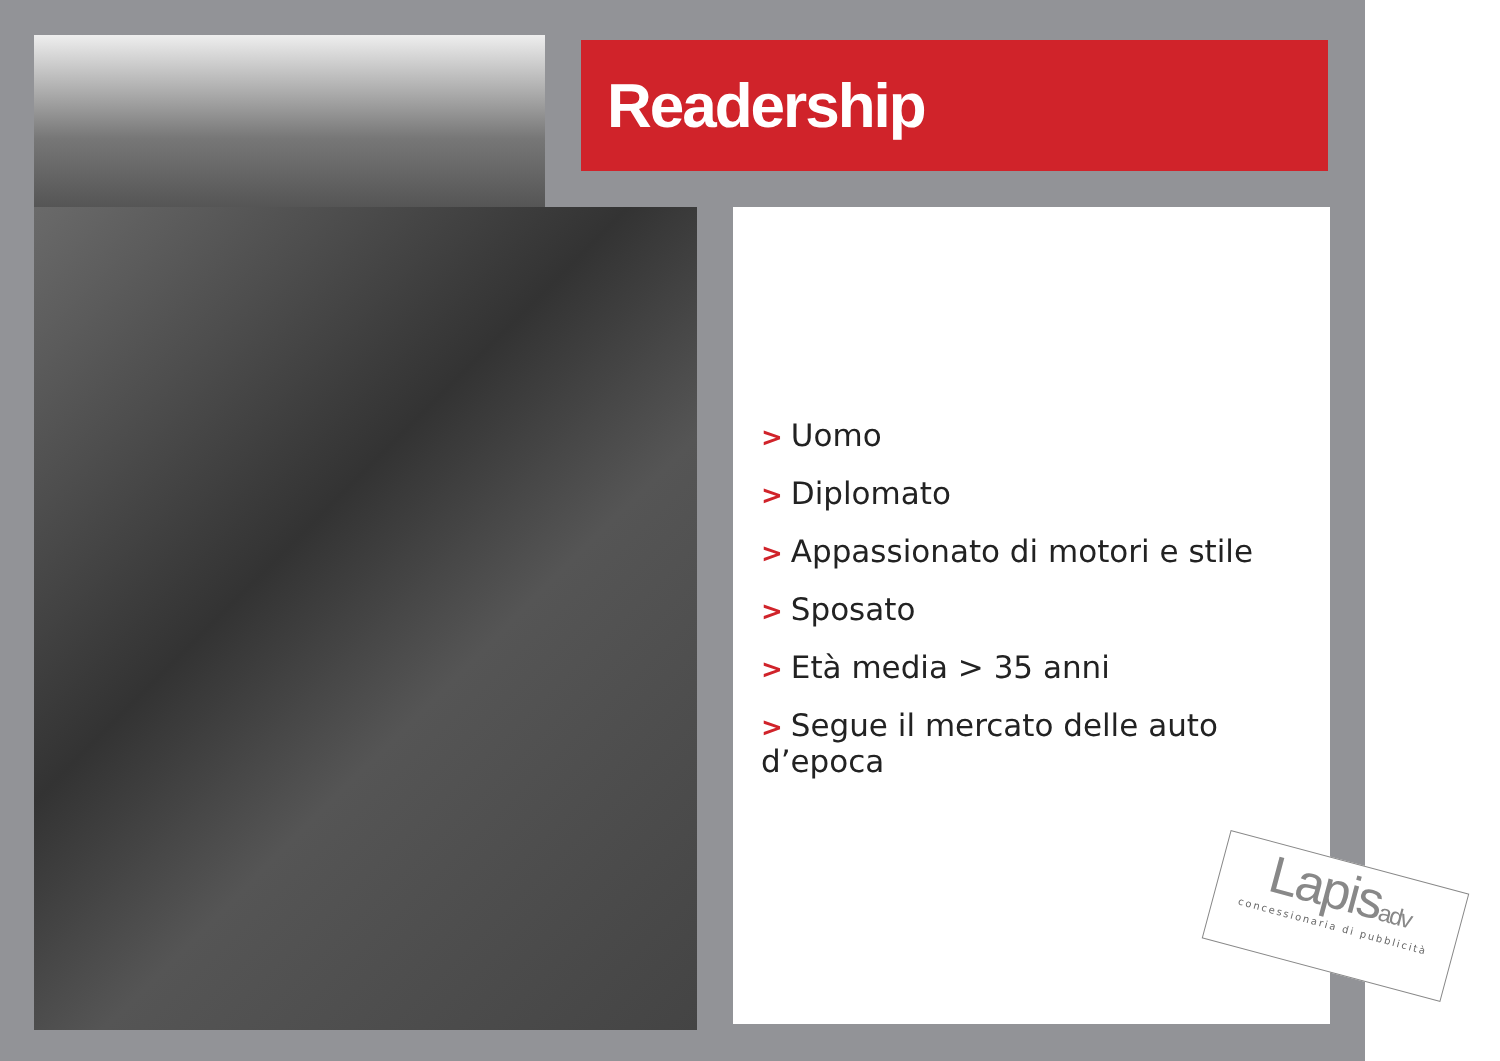Readership
> Uomo
> Diplomato
> Appassionato di motori e stile
> Sposato
> Età media > 35 anni
> Segue il mercato delle auto d’epoca
Lapisadv
concessionaria di pubblicità